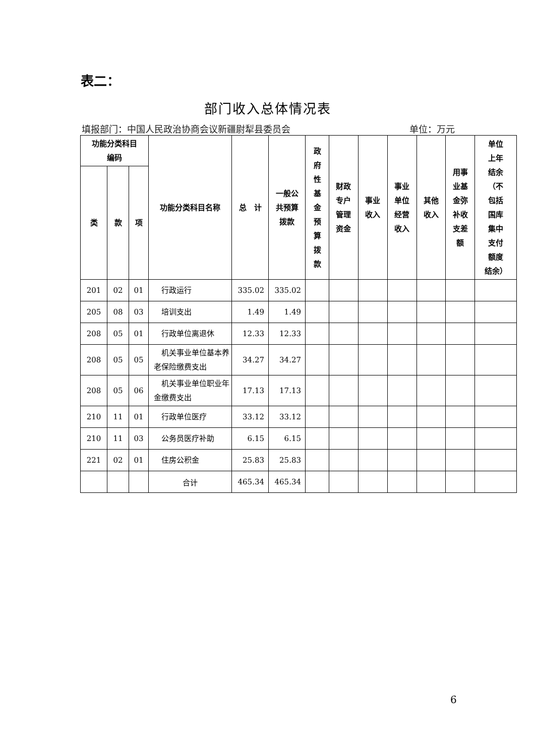表二：
部门收入总体情况表
填报部门：中国人民政治协商会议新疆尉犁县委员会 单位：万元
| 功能分类科目 编码 | | | 功能分类科目名称 | 总 计 | 一般公 共预算 拨款 | 政 府 性 基 金 预 算 拨 款 | 财政 专户 管理 资金 | 事业 收入 | 事业 单位 经营 收入 | 其他 收入 | 用事 业基 金弥 补收 支差 额 | 单位 上年 结余 （不 包括 国库 集中 支付 额度 结余） |
| --- | --- | --- | --- | --- | --- | --- | --- | --- | --- | --- | --- | --- |
| 类 | 款 | 项 | | | | | | | | | | |
| 201 | 02 | 01 | 行政运行 | 335.02 | 335.02 | | | | | | | |
| 205 | 08 | 03 | 培训支出 | 1.49 | 1.49 | | | | | | | |
| 208 | 05 | 01 | 行政单位离退休 | 12.33 | 12.33 | | | | | | | |
| 208 | 05 | 05 | 机关事业单位基本养老保险缴费支出 | 34.27 | 34.27 | | | | | | | |
| 208 | 05 | 06 | 机关事业单位职业年金缴费支出 | 17.13 | 17.13 | | | | | | | |
| 210 | 11 | 01 | 行政单位医疗 | 33.12 | 33.12 | | | | | | | |
| 210 | 11 | 03 | 公务员医疗补助 | 6.15 | 6.15 | | | | | | | |
| 221 | 02 | 01 | 住房公积金 | 25.83 | 25.83 | | | | | | | |
| | | | 合计 | 465.34 | 465.34 | | | | | | | |
6